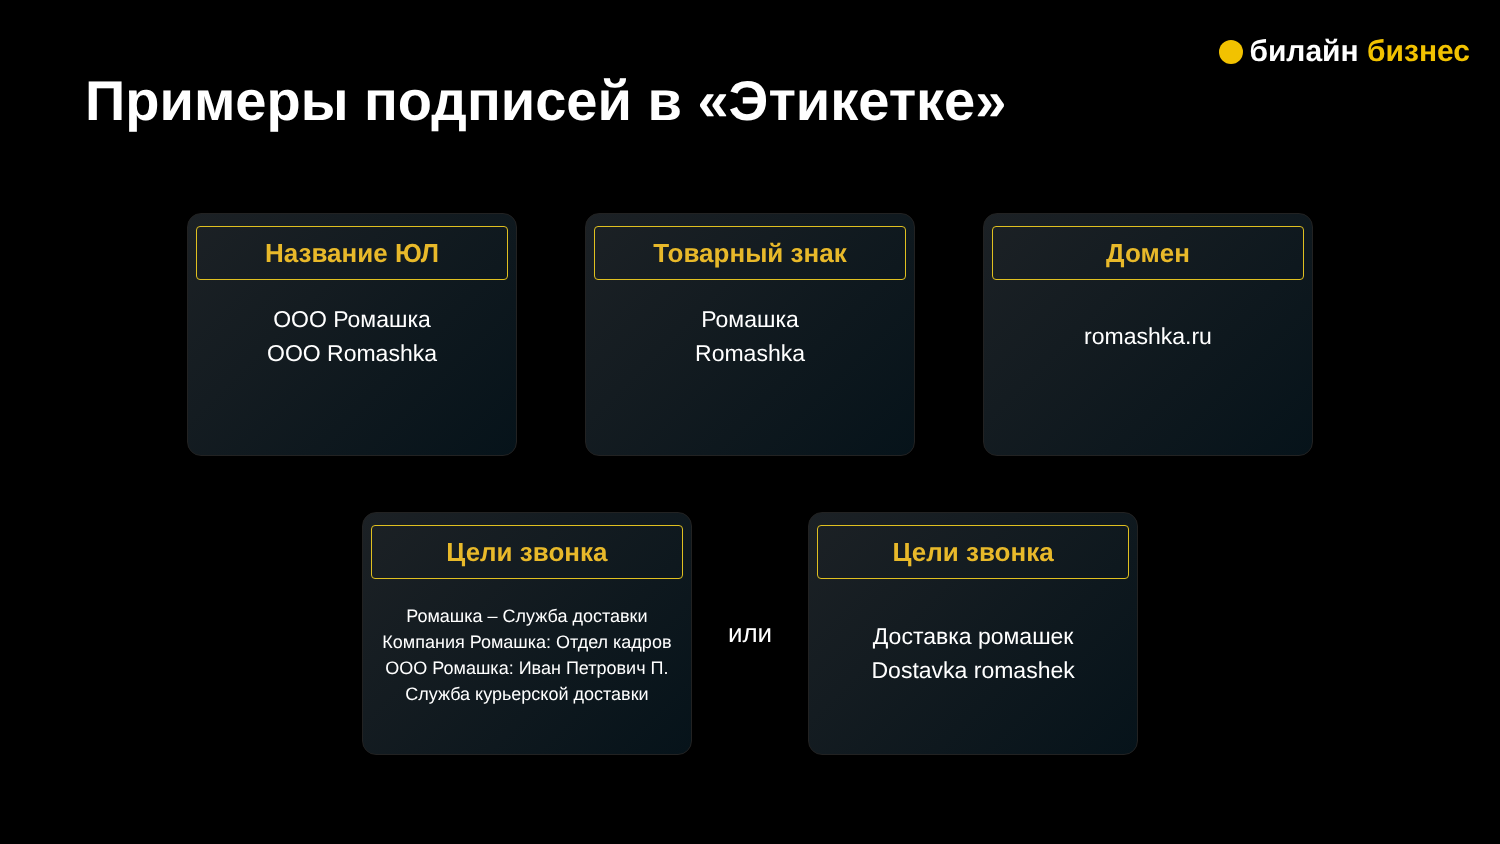билайн бизнес
Примеры подписей в «Этикетке»
Название ЮЛ
ООО Ромашка
OOO Romashka
Товарный знак
Ромашка
Romashka
Домен
romashka.ru
Цели звонка
Ромашка – Служба доставки
Компания Ромашка: Отдел кадров
ООО Ромашка: Иван Петрович П.
Служба курьерской доставки
или
Цели звонка
Доставка ромашек
Dostavka romashek